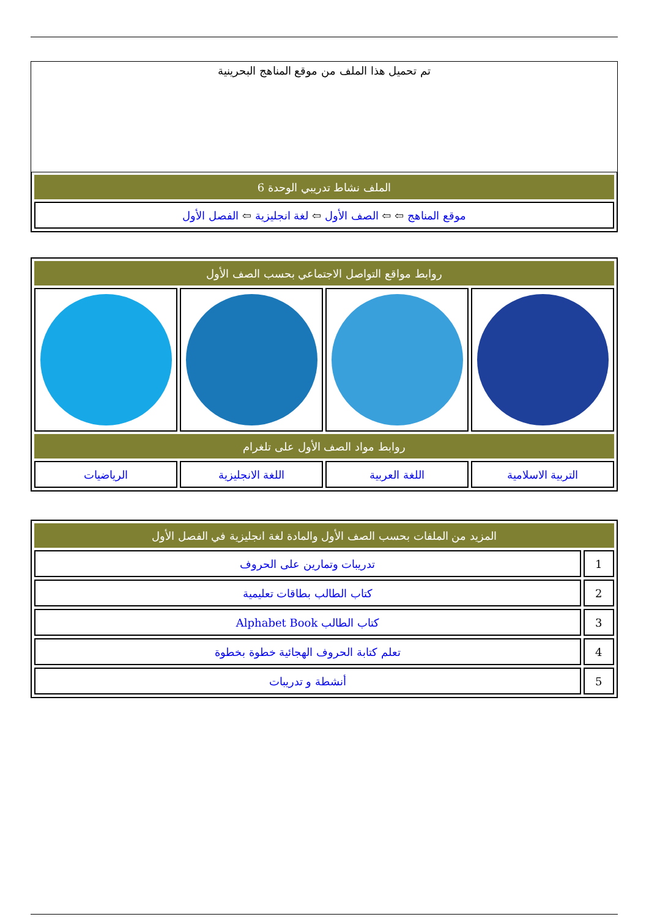تم تحميل هذا الملف من موقع المناهج البحرينية
| الملف نشاط تدريبي الوحدة 6 |
| موقع المناهج ⇦ ⇦ الصف الأول ⇦ لغة انجليزية ⇦ الفصل الأول |
| روابط مواقع التواصل الاجتماعي بحسب الصف الأول | | | |
| روابط مواد الصف الأول على تلغرام | | | |
| التربية الاسلامية | اللغة العربية | اللغة الانجليزية | الرياضيات |
| المزيد من الملفات بحسب الصف الأول والمادة لغة انجليزية في الفصل الأول | |
| 1 | تدريبات وتمارين على الحروف |
| 2 | كتاب الطالب بطاقات تعليمية |
| 3 | كتاب الطالب Alphabet Book |
| 4 | تعلم كتابة الحروف الهجائية خطوة بخطوة |
| 5 | أنشطة و تدريبات |